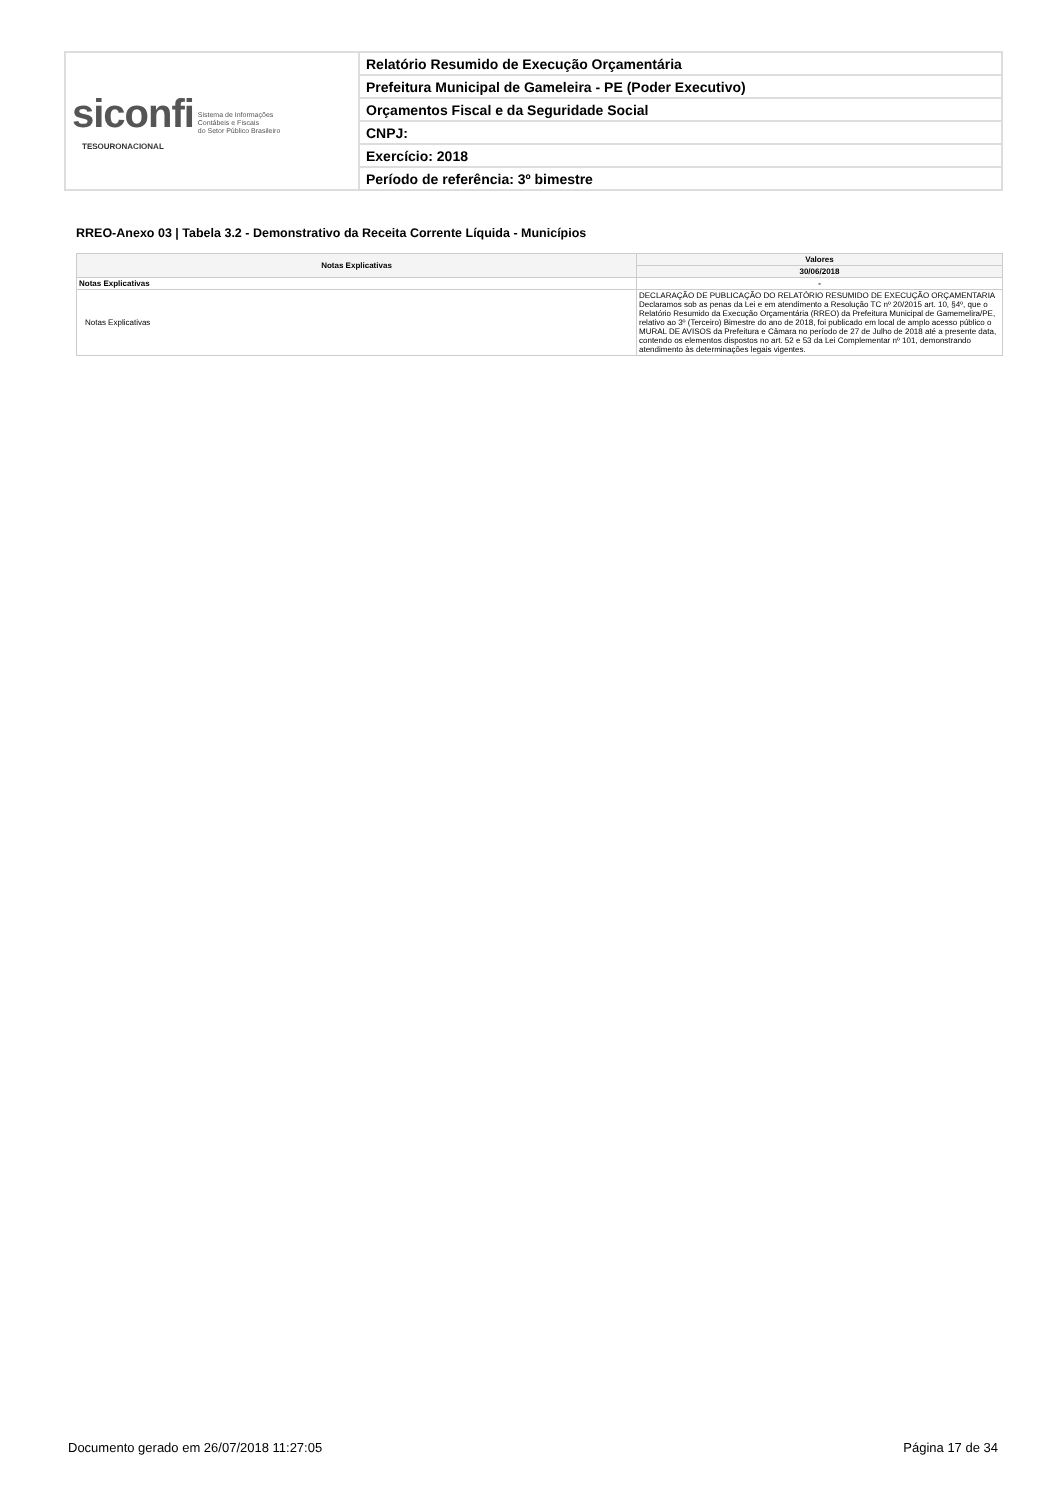| siconfi Sistema de Informações Contábeis e Fiscais do Setor Público Brasileiro TESOURONACIONAL | Relatório Resumido de Execução Orçamentária |
| | Prefeitura Municipal de Gameleira - PE (Poder Executivo) |
| | Orçamentos Fiscal e da Seguridade Social |
| | CNPJ: |
| | Exercício: 2018 |
| | Período de referência: 3º bimestre |
RREO-Anexo 03 | Tabela 3.2 - Demonstrativo da Receita Corrente Líquida - Municípios
| Notas Explicativas | Valores |
| --- | --- |
| | 30/06/2018 |
| Notas Explicativas | - |
| Notas Explicativas | DECLARAÇÃO DE PUBLICAÇÃO DO RELATÓRIO RESUMIDO DE EXECUÇÃO ORÇAMENTARIA Declaramos sob as penas da Lei e em atendimento a Resolução TC nº 20/2015 art. 10, §4º, que o Relatório Resumido da Execução Orçamentária (RREO) da Prefeitura Municipal de Gamemelira/PE, relativo ao 3º (Terceiro) Bimestre do ano de 2018, foi publicado em local de amplo acesso público o MURAL DE AVISOS da Prefeitura e Câmara no período de 27 de Julho de 2018 até a presente data, contendo os elementos dispostos no art. 52 e 53 da Lei Complementar nº 101, demonstrando atendimento às determinações legais vigentes. |
Documento gerado em 26/07/2018 11:27:05 Página 17 de 34